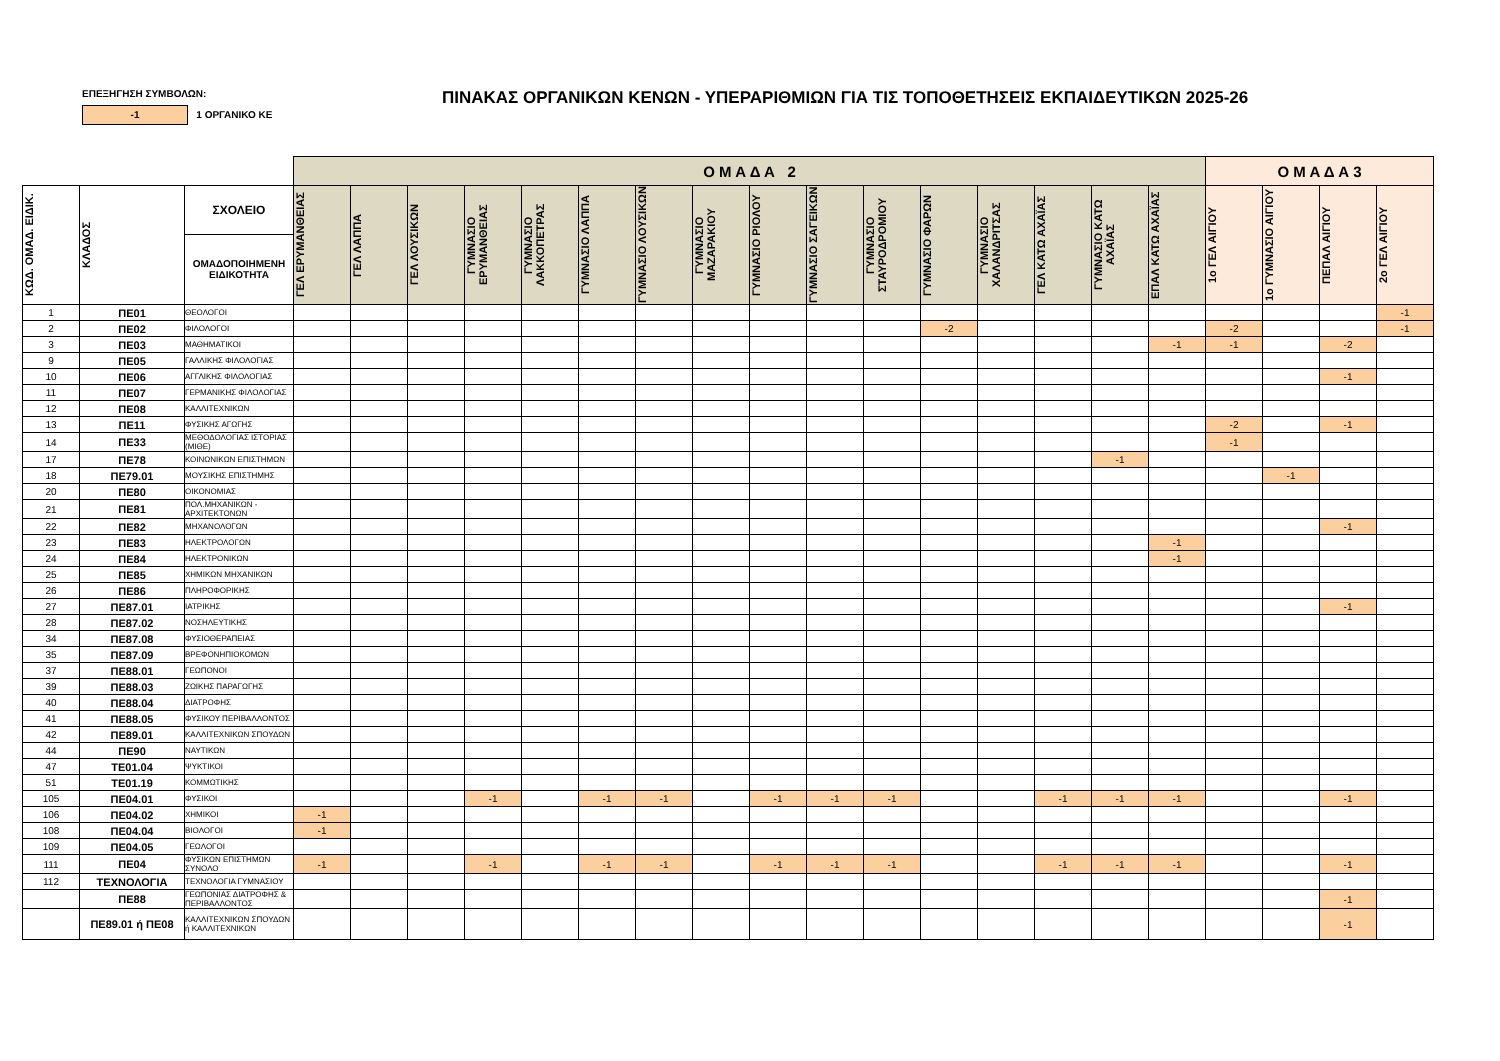ΕΠΕΞΗΓΗΣΗ ΣΥΜΒΟΛΩΝ:
-1 1 ΟΡΓΑΝΙΚΟ ΚΕ
ΠΙΝΑΚΑΣ ΟΡΓΑΝΙΚΩΝ ΚΕΝΩΝ - ΥΠΕΡΑΡΙΘΜΙΩΝ ΓΙΑ ΤΙΣ ΤΟΠΟΘΕΤΗΣΕΙΣ ΕΚΠΑΙΔΕΥΤΙΚΩΝ 2025-26
| | | | Ο Μ Α Δ Α 2 | | | | | | | | | | | | | | | | Ο Μ Α Δ Α 3 | | | |
| --- | --- | --- | --- | --- | --- | --- | --- | --- | --- | --- | --- | --- | --- | --- | --- | --- | --- | --- | --- | --- | --- | --- |
| ΚΩΔ. ΟΜΑΔ. ΕΙΔΙΚ. | ΚΛΑΔΟΣ | ΣΧΟΛΕΙΟ | ΓΕΛ ΕΡΥΜΑΝΘΕΙΑΣ | ΓΕΛ ΛΑΠΠΑ | ΓΕΛ ΛΟΥΣΙΚΩΝ | ΓΥΜΝΑΣΙΟ ΕΡΥΜΑΝΘΕΙΑΣ | ΓΥΜΝΑΣΙΟ ΛΑΚΚΟΠΕΤΡΑΣ | ΓΥΜΝΑΣΙΟ ΛΑΠΠΑ | ΓΥΜΝΑΣΙΟ ΛΟΥΣΙΚΩΝ | ΓΥΜΝΑΣΙΟ ΜΑΖΑΡΑΚΙΟΥ | ΓΥΜΝΑΣΙΟ ΡΙΟΛΟΥ | ΓΥΜΝΑΣΙΟ ΣΑΓΕΙΚΩΝ | ΓΥΜΝΑΣΙΟ ΣΤΑΥΡΟΔΡΟΜΙΟΥ | ΓΥΜΝΑΣΙΟ ΦΑΡΩΝ | ΓΥΜΝΑΣΙΟ ΧΑΛΑΝΔΡΙΤΣΑΣ | ΓΕΛ ΚΑΤΩ ΑΧΑΪΑΣ | ΓΥΜΝΑΣΙΟ ΚΑΤΩ ΑΧΑΪΑΣ | ΕΠΑΛ ΚΑΤΩ ΑΧΑΪΑΣ | 1ο ΓΕΛ ΑΙΓΙΟΥ | 1ο ΓΥΜΝΑΣΙΟ ΑΙΓΙΟΥ | ΠΕΠΑΛ ΑΙΓΙΟΥ | 2ο ΓΕΛ ΑΙΓΙΟΥ |
| | | ΟΜΑΔΟΠΟΙΗΜΕΝΗ ΕΙΔΙΚΟΤΗΤΑ | | | | | | | | | | | | | | | | | | | | |
| 1 | ΠΕ01 | ΘΕΟΛΟΓΟΙ | | | | | | | | | | | | | | | | | | | | -1 |
| 2 | ΠΕ02 | ΦΙΛΟΛΟΓΟΙ | | | | | | | | | | | | -2 | | | | | -2 | | | -1 |
| 3 | ΠΕ03 | ΜΑΘΗΜΑΤΙΚΟΙ | | | | | | | | | | | | | | | | -1 | -1 | | -2 | |
| 9 | ΠΕ05 | ΓΑΛΛΙΚΗΣ ΦΙΛΟΛΟΓΙΑΣ | | | | | | | | | | | | | | | | | | | | |
| 10 | ΠΕ06 | ΑΓΓΛΙΚΗΣ ΦΙΛΟΛΟΓΙΑΣ | | | | | | | | | | | | | | | | | | | -1 | |
| 11 | ΠΕ07 | ΓΕΡΜΑΝΙΚΗΣ ΦΙΛΟΛΟΓΙΑΣ | | | | | | | | | | | | | | | | | | | | |
| 12 | ΠΕ08 | ΚΑΛΛΙΤΕΧΝΙΚΩΝ | | | | | | | | | | | | | | | | | | | | |
| 13 | ΠΕ11 | ΦΥΣΙΚΗΣ ΑΓΩΓΗΣ | | | | | | | | | | | | | | | | | -2 | | -1 | |
| 14 | ΠΕ33 | ΜΕΘΟΔΟΛΟΓΙΑΣ ΙΣΤΟΡΙΑΣ (ΜΙΘΕ) | | | | | | | | | | | | | | | | | -1 | | | |
| 17 | ΠΕ78 | ΚΟΙΝΩΝΙΚΩΝ ΕΠΙΣΤΗΜΩΝ | | | | | | | | | | | | | | | -1 | | | | | |
| 18 | ΠΕ79.01 | ΜΟΥΣΙΚΗΣ ΕΠΙΣΤΗΜΗΣ | | | | | | | | | | | | | | | | | | -1 | | |
| 20 | ΠΕ80 | ΟΙΚΟΝΟΜΙΑΣ | | | | | | | | | | | | | | | | | | | | |
| 21 | ΠΕ81 | ΠΟΛ.ΜΗΧΑΝΙΚΩΝ - ΑΡΧΙΤΕΚΤΟΝΩΝ | | | | | | | | | | | | | | | | | | | | |
| 22 | ΠΕ82 | ΜΗΧΑΝΟΛΟΓΩΝ | | | | | | | | | | | | | | | | | | | -1 | |
| 23 | ΠΕ83 | ΗΛΕΚΤΡΟΛΟΓΩΝ | | | | | | | | | | | | | | | | -1 | | | | |
| 24 | ΠΕ84 | ΗΛΕΚΤΡΟΝΙΚΩΝ | | | | | | | | | | | | | | | | -1 | | | | |
| 25 | ΠΕ85 | ΧΗΜΙΚΩΝ ΜΗΧΑΝΙΚΩΝ | | | | | | | | | | | | | | | | | | | | |
| 26 | ΠΕ86 | ΠΛΗΡΟΦΟΡΙΚΗΣ | | | | | | | | | | | | | | | | | | | | |
| 27 | ΠΕ87.01 | ΙΑΤΡΙΚΗΣ | | | | | | | | | | | | | | | | | | | -1 | |
| 28 | ΠΕ87.02 | ΝΟΣΗΛΕΥΤΙΚΗΣ | | | | | | | | | | | | | | | | | | | | |
| 34 | ΠΕ87.08 | ΦΥΣΙΟΘΕΡΑΠΕΙΑΣ | | | | | | | | | | | | | | | | | | | | |
| 35 | ΠΕ87.09 | ΒΡΕΦΟΝΗΠΙΟΚΟΜΩΝ | | | | | | | | | | | | | | | | | | | | |
| 37 | ΠΕ88.01 | ΓΕΩΠΟΝΟΙ | | | | | | | | | | | | | | | | | | | | |
| 39 | ΠΕ88.03 | ΖΩΙΚΗΣ ΠΑΡΑΓΩΓΗΣ | | | | | | | | | | | | | | | | | | | | |
| 40 | ΠΕ88.04 | ΔΙΑΤΡΟΦΗΣ | | | | | | | | | | | | | | | | | | | | |
| 41 | ΠΕ88.05 | ΦΥΣΙΚΟΥ ΠΕΡΙΒΑΛΛΟΝΤΟΣ | | | | | | | | | | | | | | | | | | | | |
| 42 | ΠΕ89.01 | ΚΑΛΛΙΤΕΧΝΙΚΩΝ ΣΠΟΥΔΩΝ | | | | | | | | | | | | | | | | | | | | |
| 44 | ΠΕ90 | ΝΑΥΤΙΚΩΝ | | | | | | | | | | | | | | | | | | | | |
| 47 | ΤΕ01.04 | ΨΥΚΤΙΚΟΙ | | | | | | | | | | | | | | | | | | | | |
| 51 | ΤΕ01.19 | ΚΟΜΜΩΤΙΚΗΣ | | | | | | | | | | | | | | | | | | | | |
| 105 | ΠΕ04.01 | ΦΥΣΙΚΟΙ | | | | -1 | | -1 | -1 | | -1 | -1 | -1 | | | -1 | -1 | -1 | | | -1 | |
| 106 | ΠΕ04.02 | ΧΗΜΙΚΟΙ | -1 | | | | | | | | | | | | | | | | | | | |
| 108 | ΠΕ04.04 | ΒΙΟΛΟΓΟΙ | -1 | | | | | | | | | | | | | | | | | | | |
| 109 | ΠΕ04.05 | ΓΕΩΛΟΓΟΙ | | | | | | | | | | | | | | | | | | | | |
| 111 | ΠΕ04 | ΦΥΣΙΚΩΝ ΕΠΙΣΤΗΜΩΝ ΣΥΝΟΛΟ | -1 | | | -1 | | -1 | -1 | | -1 | -1 | -1 | | | -1 | -1 | -1 | | | -1 | |
| 112 | ΤΕΧΝΟΛΟΓΙΑ | ΤΕΧΝΟΛΟΓΙΑ ΓΥΜΝΑΣΙΟΥ | | | | | | | | | | | | | | | | | | | | |
| | ΠΕ88 | ΓΕΩΠΟΝΙΑΣ ΔΙΑΤΡΟΦΗΣ & ΠΕΡΙΒΑΛΛΟΝΤΟΣ | | | | | | | | | | | | | | | | | | | -1 | |
| | ΠΕ89.01 ή ΠΕ08 | ΚΑΛΛΙΤΕΧΝΙΚΩΝ ΣΠΟΥΔΩΝ ή ΚΑΛΛΙΤΕΧΝΙΚΩΝ | | | | | | | | | | | | | | | | | | | -1 | |